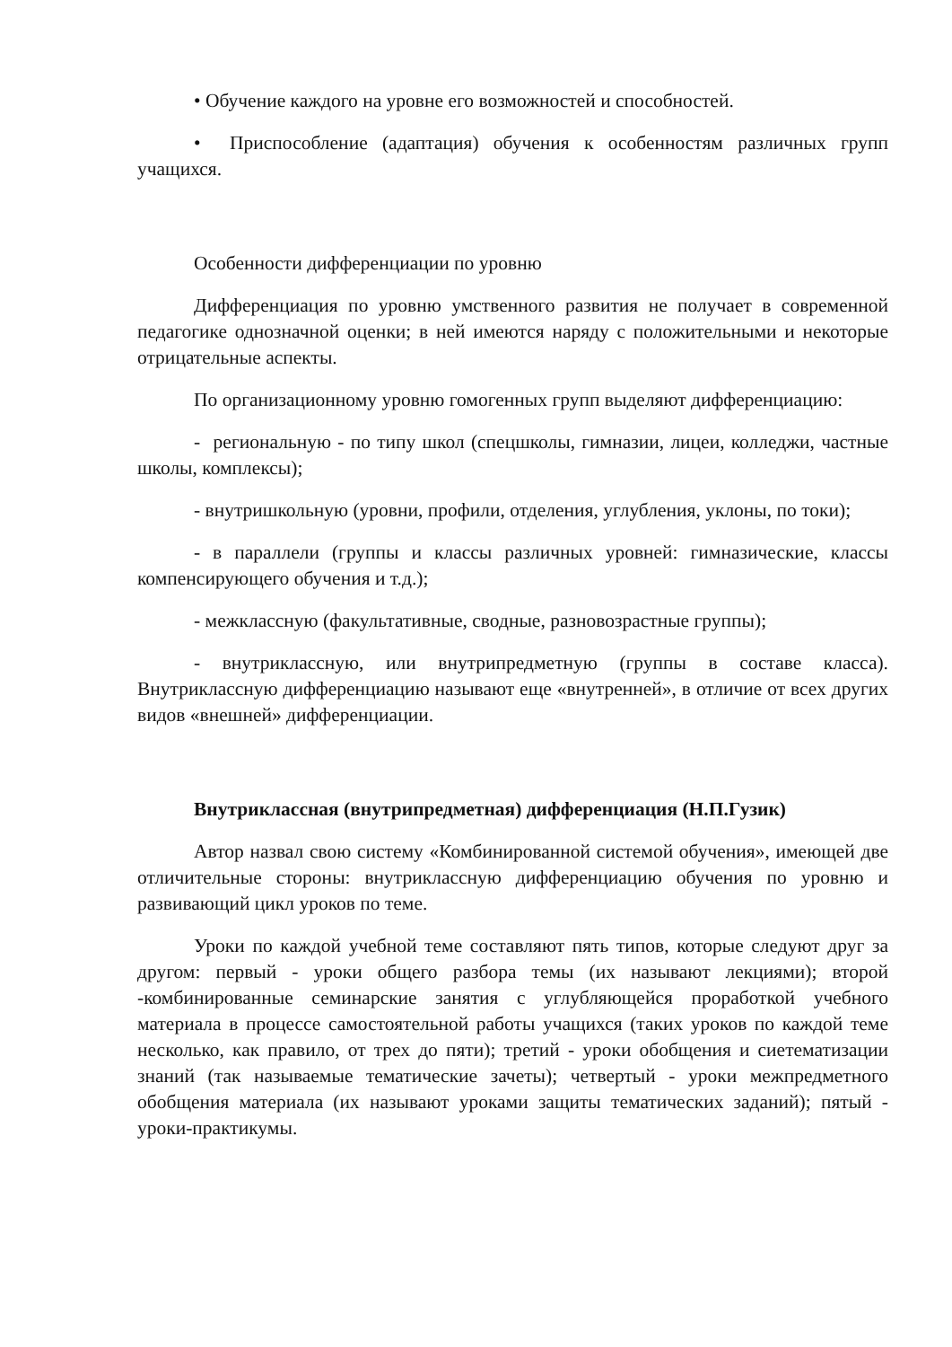• Обучение каждого на уровне его возможностей и способностей.
• Приспособление (адаптация) обучения к особенностям различных групп учащихся.
Особенности дифференциации по уровню
Дифференциация по уровню умственного развития не получает в современной педагогике однозначной оценки; в ней имеются наряду с положительными и некоторые отрицательные аспекты.
По организационному уровню гомогенных групп выделяют дифференциацию:
- региональную - по типу школ (спецшколы, гимназии, лицеи, колледжи, частные школы, комплексы);
- внутришкольную (уровни, профили, отделения, углубления, уклоны, по токи);
- в параллели (группы и классы различных уровней: гимназические, классы компенсирующего обучения и т.д.);
- межклассную (факультативные, сводные, разновозрастные группы);
- внутриклассную, или внутрипредметную (группы в составе класса). Внутриклассную дифференциацию называют еще «внутренней», в отличие от всех других видов «внешней» дифференциации.
Внутриклассная (внутрипредметная) дифференциация (Н.П.Гузик)
Автор назвал свою систему «Комбинированной системой обучения», имеющей две отличительные стороны: внутриклассную дифференциацию обучения по уровню и развивающий цикл уроков по теме.
Уроки по каждой учебной теме составляют пять типов, которые следуют друг за другом: первый - уроки общего разбора темы (их называют лекциями); второй -комбинированные семинарские занятия с углубляющейся проработкой учебного материала в процессе самостоятельной работы учащихся (таких уроков по каждой теме несколько, как правило, от трех до пяти); третий - уроки обобщения и сиетематизации знаний (так называемые тематические зачеты); четвертый - уроки межпредметного обобщения материала (их называют уроками защиты тематических заданий); пятый - уроки-практикумы.